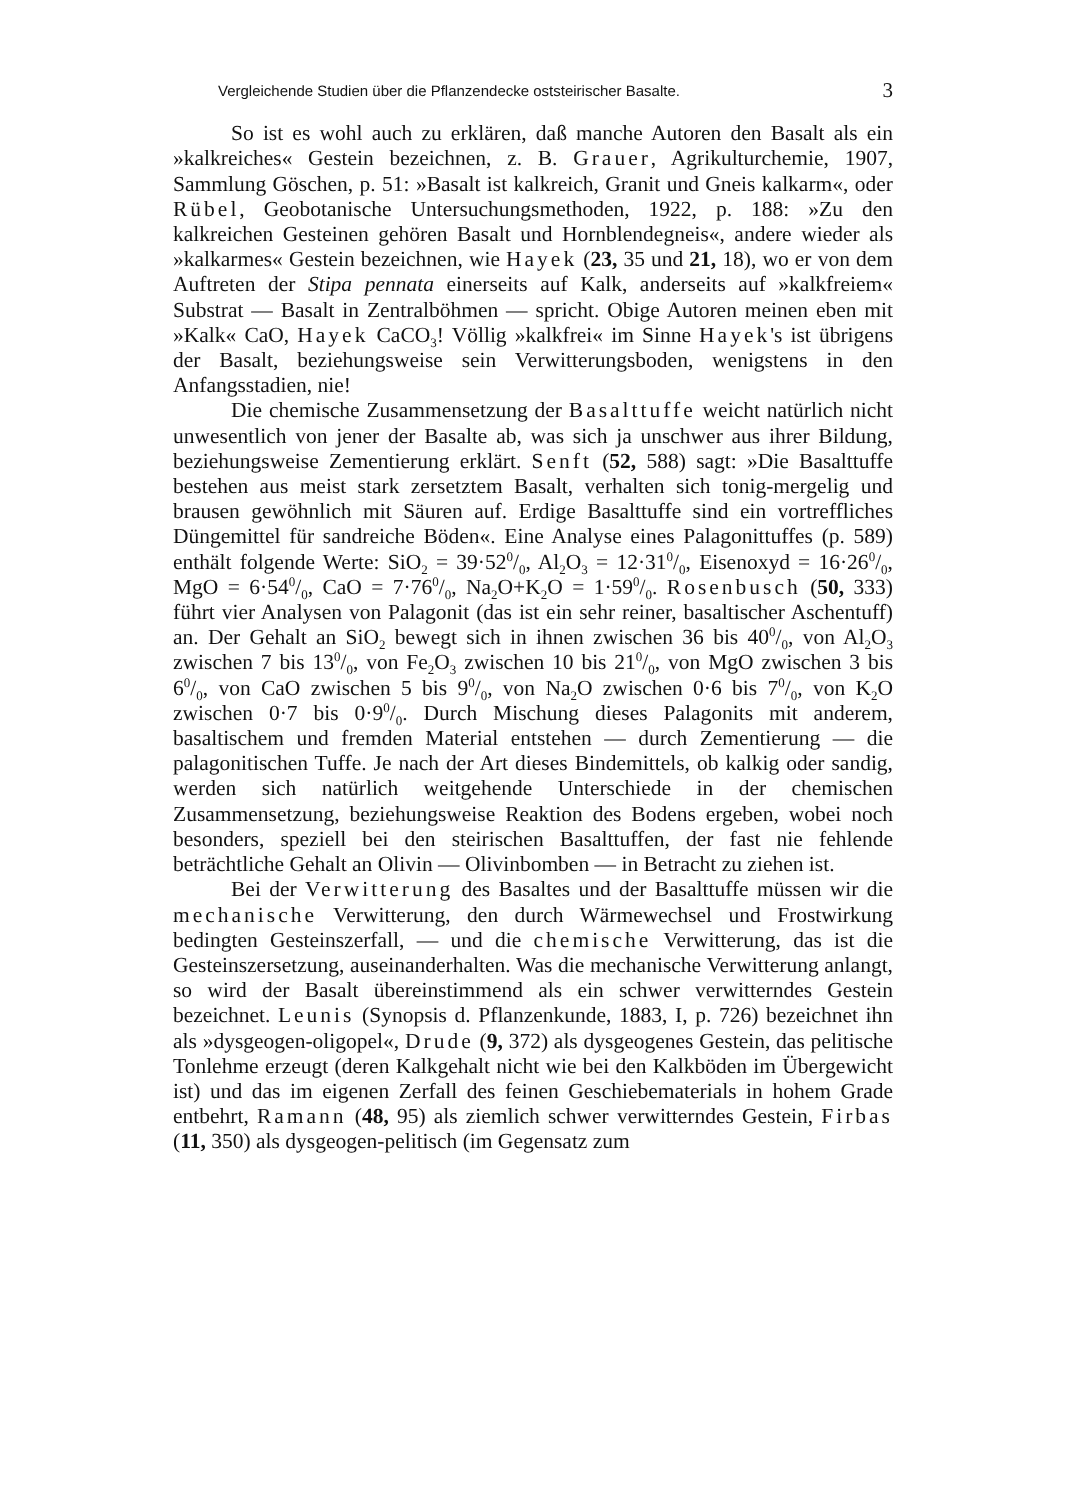Vergleichende Studien über die Pflanzendecke oststeirischer Basalte. 3
So ist es wohl auch zu erklären, daß manche Autoren den Basalt als ein »kalkreiches« Gestein bezeichnen, z. B. Grauer, Agrikulturchemie, 1907, Sammlung Göschen, p. 51: »Basalt ist kalkreich, Granit und Gneis kalkarm«, oder Rübel, Geobotanische Untersuchungsmethoden, 1922, p. 188: »Zu den kalkreichen Gesteinen gehören Basalt und Hornblendegneis«, andere wieder als »kalkarmes« Gestein bezeichnen, wie Hayek (23, 35 und 21, 18), wo er von dem Auftreten der Stipa pennata einerseits auf Kalk, anderseits auf »kalkfreiem« Substrat — Basalt in Zentralböhmen — spricht. Obige Autoren meinen eben mit »Kalk« CaO, Hayek CaCO<sub>3</sub>! Völlig »kalkfrei« im Sinne Hayek's ist übrigens der Basalt, beziehungsweise sein Verwitterungsboden, wenigstens in den Anfangsstadien, nie!
Die chemische Zusammensetzung der Basalttuffe weicht natürlich nicht unwesentlich von jener der Basalte ab, was sich ja unschwer aus ihrer Bildung, beziehungsweise Zementierung erklärt. Senft (52, 588) sagt: »Die Basalttuffe bestehen aus meist stark zersetztem Basalt, verhalten sich tonig-mergelig und brausen gewöhnlich mit Säuren auf. Erdige Basalttuffe sind ein vortreffliches Düngemittel für sandreiche Böden«. Eine Analyse eines Palagonittuffes (p. 589) enthält folgende Werte: SiO<sub>2</sub> = 39·520/0, Al<sub>2</sub>O<sub>3</sub> = 12·310/0, Eisenoxyd = 16·260/0, MgO = 6·540/0, CaO = 7·760/0, Na<sub>2</sub>O+K<sub>2</sub>O = 1·590/0. Rosenbusch (50, 333) führt vier Analysen von Palagonit (das ist ein sehr reiner, basaltischer Aschentuff) an. Der Gehalt an SiO<sub>2</sub> bewegt sich in ihnen zwischen 36 bis 400/0, von Al<sub>2</sub>O<sub>3</sub> zwischen 7 bis 130/0, von Fe<sub>2</sub>O<sub>3</sub> zwischen 10 bis 210/0, von MgO zwischen 3 bis 60/0, von CaO zwischen 5 bis 90/0, von Na<sub>2</sub>O zwischen 0·6 bis 70/0, von K<sub>2</sub>O zwischen 0·7 bis 0·90/0. Durch Mischung dieses Palagonits mit anderem, basaltischem und fremden Material entstehen — durch Zementierung — die palagonitischen Tuffe. Je nach der Art dieses Bindemittels, ob kalkig oder sandig, werden sich natürlich weitgehende Unterschiede in der chemischen Zusammensetzung, beziehungsweise Reaktion des Bodens ergeben, wobei noch besonders, speziell bei den steirischen Basalttuffen, der fast nie fehlende beträchtliche Gehalt an Olivin — Olivinbomben — in Betracht zu ziehen ist.
Bei der Verwitterung des Basaltes und der Basalttuffe müssen wir die mechanische Verwitterung, den durch Wärmewechsel und Frostwirkung bedingten Gesteinszerfall, — und die chemische Verwitterung, das ist die Gesteinszersetzung, auseinanderhalten. Was die mechanische Verwitterung anlangt, so wird der Basalt übereinstimmend als ein schwer verwitterndes Gestein bezeichnet. Leunis (Synopsis d. Pflanzenkunde, 1883, I, p. 726) bezeichnet ihn als »dysgeogen-oligopel«, Drude (9, 372) als dysgeogenes Gestein, das pelitische Tonlehme erzeugt (deren Kalkgehalt nicht wie bei den Kalkböden im Übergewicht ist) und das im eigenen Zerfall des feinen Geschiebematerials in hohem Grade entbehrt, Ramann (48, 95) als ziemlich schwer verwitterndes Gestein, Firbas (11, 350) als dysgeogen-pelitisch (im Gegensatz zum